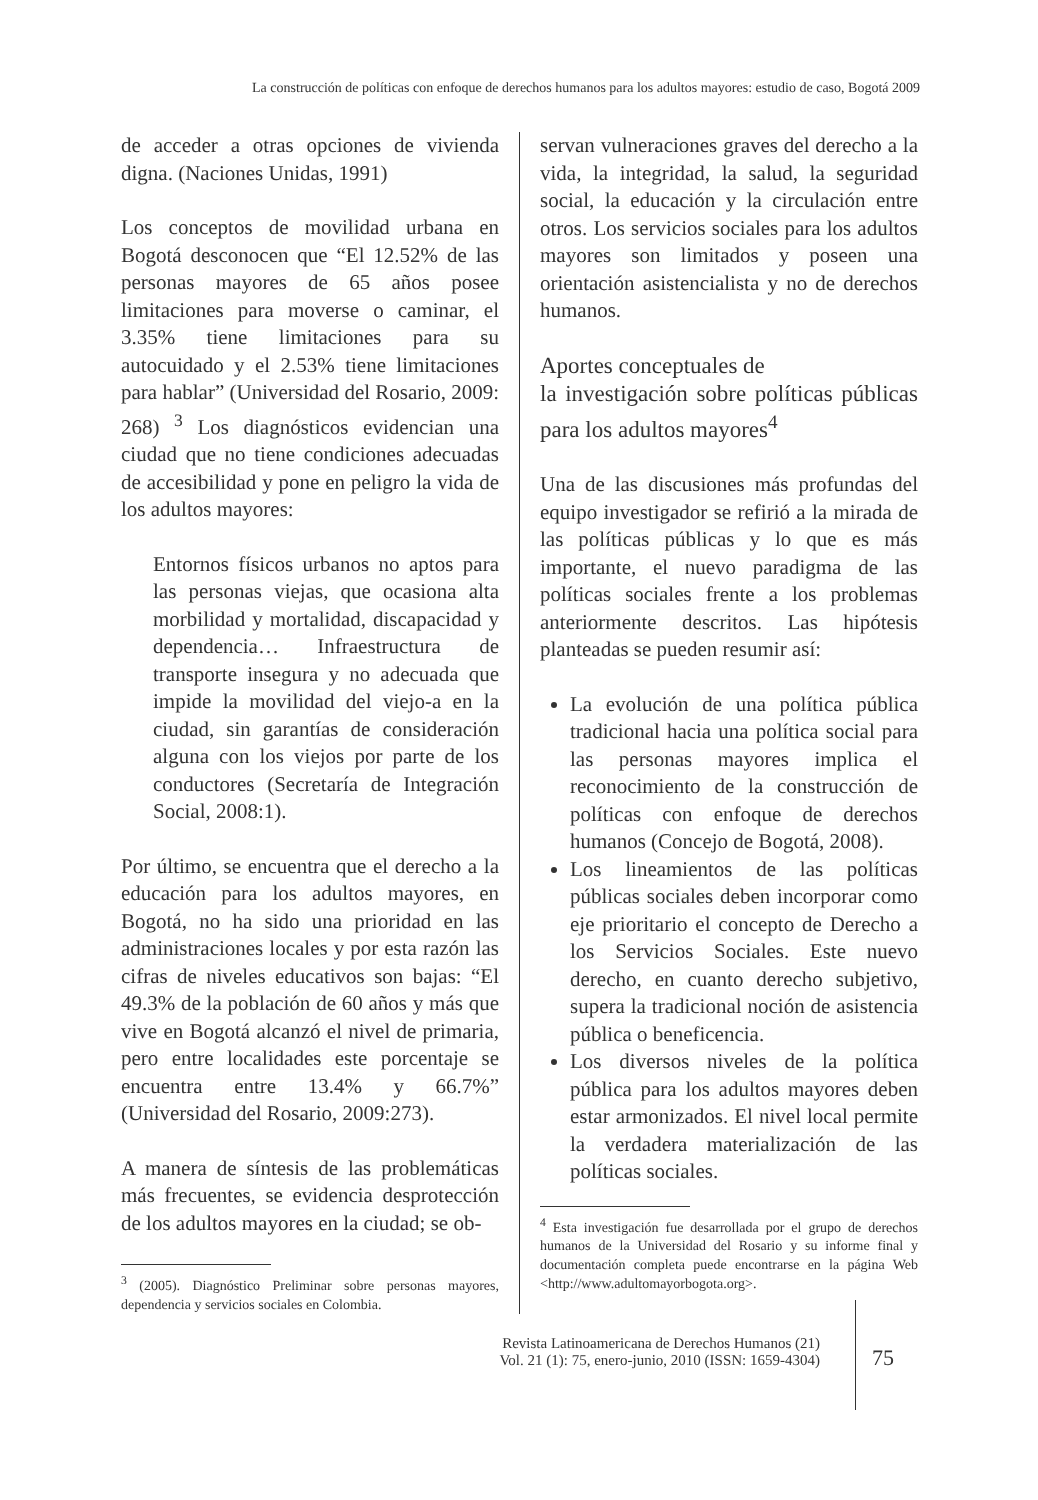La construcción de políticas con enfoque de derechos humanos para los adultos mayores: estudio de caso, Bogotá 2009
de acceder a otras opciones de vivienda digna. (Naciones Unidas, 1991)
Los conceptos de movilidad urbana en Bogotá desconocen que “El 12.52% de las personas mayores de 65 años posee limitaciones para moverse o caminar, el 3.35% tiene limitaciones para su autocuidado y el 2.53% tiene limitaciones para hablar” (Universidad del Rosario, 2009: 268) <sup>3</sup> Los diagnósticos evidencian una ciudad que no tiene condiciones adecuadas de accesibilidad y pone en peligro la vida de los adultos mayores:
Entornos físicos urbanos no aptos para las personas viejas, que ocasiona alta morbilidad y mortalidad, discapacidad y dependencia… Infraestructura de transporte insegura y no adecuada que impide la movilidad del viejo-a en la ciudad, sin garantías de consideración alguna con los viejos por parte de los conductores (Secretaría de Integración Social, 2008:1).
Por último, se encuentra que el derecho a la educación para los adultos mayores, en Bogotá, no ha sido una prioridad en las administraciones locales y por esta razón las cifras de niveles educativos son bajas: “El 49.3% de la población de 60 años y más que vive en Bogotá alcanzó el nivel de primaria, pero entre localidades este porcentaje se encuentra entre 13.4% y 66.7%” (Universidad del Rosario, 2009:273).
A manera de síntesis de las problemáticas más frecuentes, se evidencia desprotección de los adultos mayores en la ciudad; se ob-
<sup>3</sup> (2005). Diagnóstico Preliminar sobre personas mayores, dependencia y servicios sociales en Colombia.
servan vulneraciones graves del derecho a la vida, la integridad, la salud, la seguridad social, la educación y la circulación entre otros. Los servicios sociales para los adultos mayores son limitados y poseen una orientación asistencialista y no de derechos humanos.
Aportes conceptuales de
la investigación sobre políticas públicas para los adultos mayores<sup>4</sup>
Una de las discusiones más profundas del equipo investigador se refirió a la mirada de las políticas públicas y lo que es más importante, el nuevo paradigma de las políticas sociales frente a los problemas anteriormente descritos. Las hipótesis planteadas se pueden resumir así:
La evolución de una política pública tradicional hacia una política social para las personas mayores implica el reconocimiento de la construcción de políticas con enfoque de derechos humanos (Concejo de Bogotá, 2008).
Los lineamientos de las políticas públicas sociales deben incorporar como eje prioritario el concepto de Derecho a los Servicios Sociales. Este nuevo derecho, en cuanto derecho subjetivo, supera la tradicional noción de asistencia pública o beneficencia.
Los diversos niveles de la política pública para los adultos mayores deben estar armonizados. El nivel local permite la verdadera materialización de las políticas sociales.
<sup>4</sup> Esta investigación fue desarrollada por el grupo de derechos humanos de la Universidad del Rosario y su informe final y documentación completa puede encontrarse en la página Web <http://www.adultomayorbogota.org>.
Revista Latinoamericana de Derechos Humanos (21)
Vol. 21 (1): 75, enero-junio, 2010 (ISSN: 1659-4304)
75